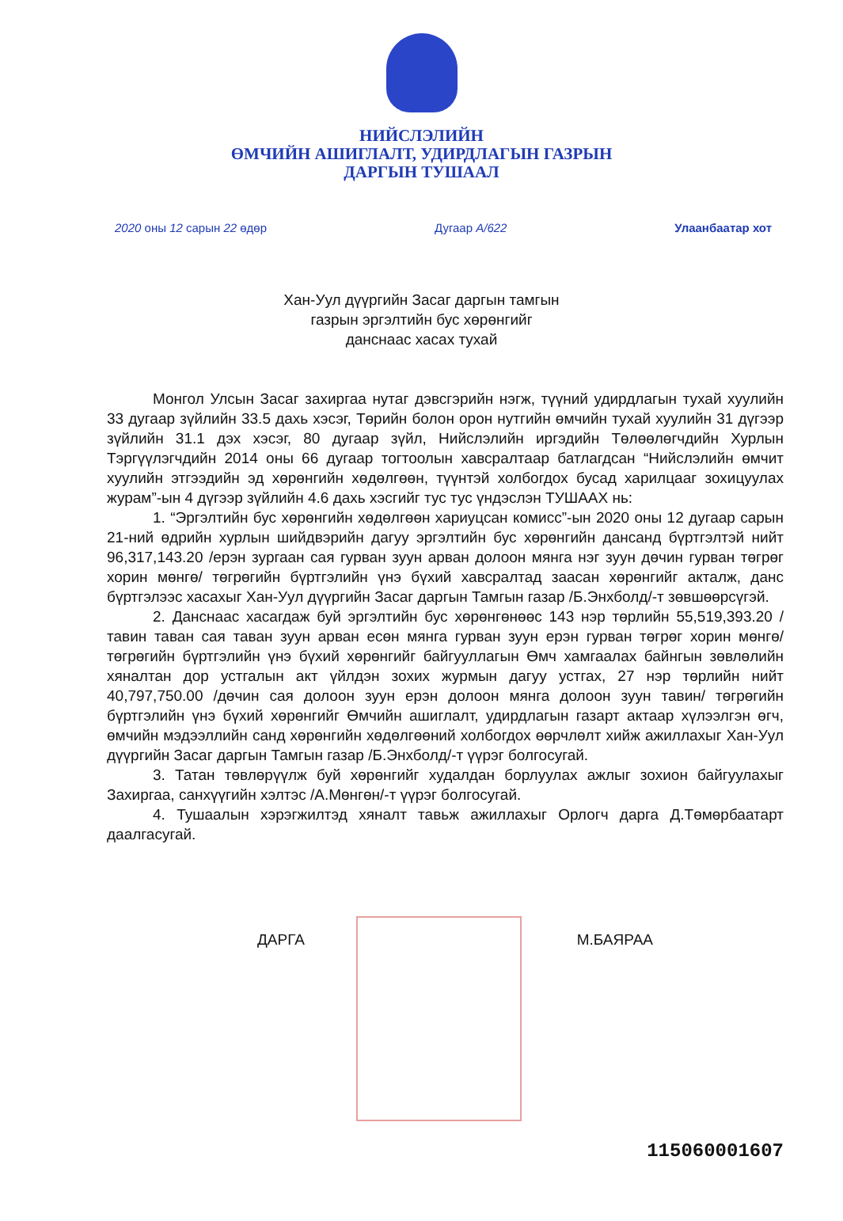НИЙСЛЭЛИЙН
ӨМЧИЙН АШИГЛАЛТ, УДИРДЛАГЫН ГАЗРЫН
ДАРГЫН ТУШААЛ
2020 оны 12 сарын 22 өдөр Дугаар А/622 Улаанбаатар хот
Хан-Уул дүүргийн Засаг даргын тамгын
газрын эргэлтийн бус хөрөнгийг
данснаас хасах тухай
Монгол Улсын Засаг захиргаа нутаг дэвсгэрийн нэгж, түүний удирдлагын тухай хуулийн 33 дугаар зүйлийн 33.5 дахь хэсэг, Төрийн болон орон нутгийн өмчийн тухай хуулийн 31 дүгээр зүйлийн 31.1 дэх хэсэг, 80 дугаар зүйл, Нийслэлийн иргэдийн Төлөөлөгчдийн Хурлын Тэргүүлэгчдийн 2014 оны 66 дугаар тогтоолын хавсралтаар батлагдсан “Нийслэлийн өмчит хуулийн этгээдийн эд хөрөнгийн хөдөлгөөн, түүнтэй холбогдох бусад харилцааг зохицуулах журам”-ын 4 дүгээр зүйлийн 4.6 дахь хэсгийг тус тус үндэслэн ТУШААХ нь:
1. “Эргэлтийн бус хөрөнгийн хөдөлгөөн хариуцсан комисс”-ын 2020 оны 12 дугаар сарын 21-ний өдрийн хурлын шийдвэрийн дагуу эргэлтийн бус хөрөнгийн дансанд бүртгэлтэй нийт 96,317,143.20 /ерэн зургаан сая гурван зуун арван долоон мянга нэг зуун дөчин гурван төгрөг хорин мөнгө/ төгрөгийн бүртгэлийн үнэ бүхий хавсралтад заасан хөрөнгийг акталж, данс бүртгэлээс хасахыг Хан-Уул дүүргийн Засаг даргын Тамгын газар /Б.Энхболд/-т зөвшөөрсүгэй.
2. Данснаас хасагдаж буй эргэлтийн бус хөрөнгөнөөс 143 нэр төрлийн 55,519,393.20 /тавин таван сая таван зуун арван есөн мянга гурван зуун ерэн гурван төгрөг хорин мөнгө/ төгрөгийн бүртгэлийн үнэ бүхий хөрөнгийг байгууллагын Өмч хамгаалах байнгын зөвлөлийн хяналтан дор устгалын акт үйлдэн зохих журмын дагуу устгах, 27 нэр төрлийн нийт 40,797,750.00 /дөчин сая долоон зуун ерэн долоон мянга долоон зуун тавин/ төгрөгийн бүртгэлийн үнэ бүхий хөрөнгийг Өмчийн ашиглалт, удирдлагын газарт актаар хүлээлгэн өгч, өмчийн мэдээллийн санд хөрөнгийн хөдөлгөөний холбогдох өөрчлөлт хийж ажиллахыг Хан-Уул дүүргийн Засаг даргын Тамгын газар /Б.Энхболд/-т үүрэг болгосугай.
3. Татан төвлөрүүлж буй хөрөнгийг худалдан борлуулах ажлыг зохион байгуулахыг Захиргаа, санхүүгийн хэлтэс /А.Мөнгөн/-т үүрэг болгосугай.
4. Тушаалын хэрэгжилтэд хяналт тавьж ажиллахыг Орлогч дарга Д.Төмөрбаатарт даалгасугай.
ДАРГА М.БАЯРАА
115060001607